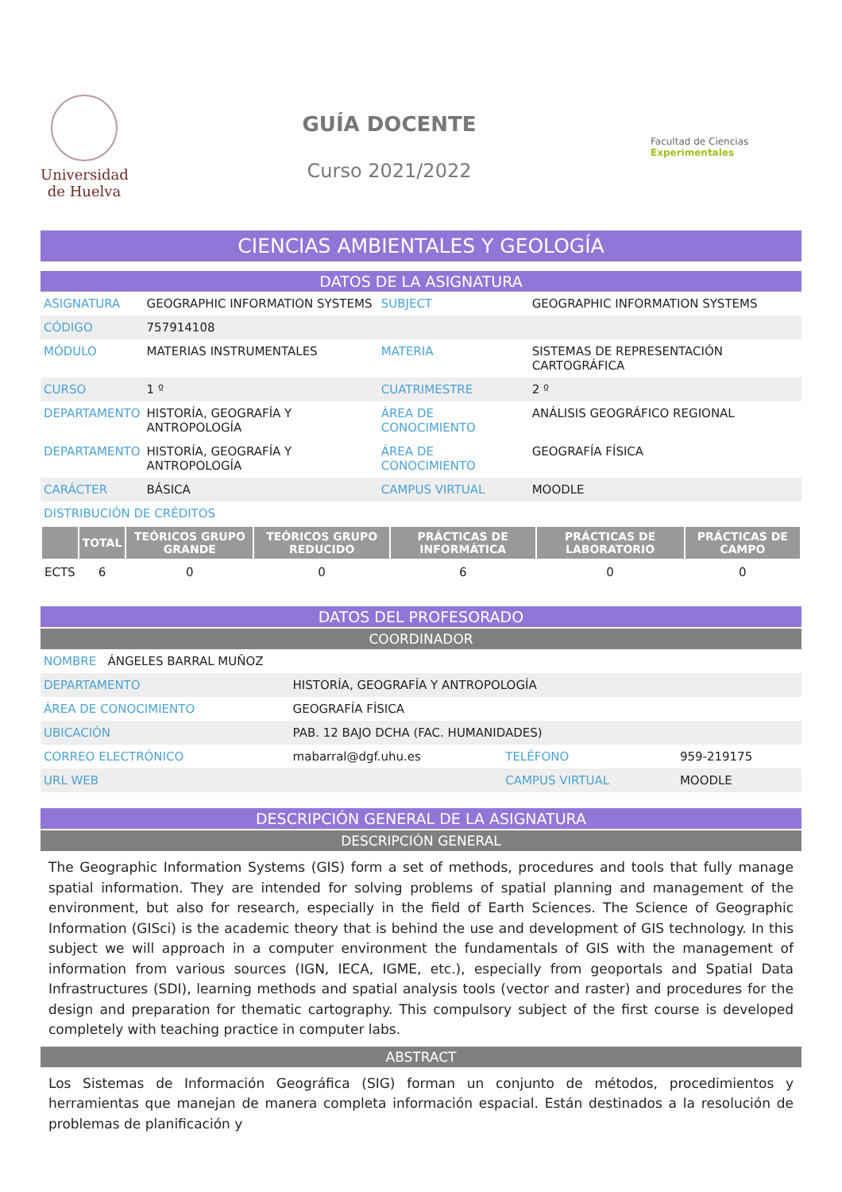Universidad
de Huelva
GUÍA DOCENTE
Curso 2021/2022
Facultad de Ciencias Experimentales
CIENCIAS AMBIENTALES Y GEOLOGÍA
DATOS DE LA ASIGNATURA
| ASIGNATURA | GEOGRAPHIC INFORMATION SYSTEMS | SUBJECT | GEOGRAPHIC INFORMATION SYSTEMS |
| CÓDIGO | 757914108 | | |
| MÓDULO | MATERIAS INSTRUMENTALES | MATERIA | SISTEMAS DE REPRESENTACIÓN CARTOGRÁFICA |
| CURSO | 1 º | CUATRIMESTRE | 2 º |
| DEPARTAMENTO | HISTORÍA, GEOGRAFÍA Y ANTROPOLOGÍA | ÁREA DE CONOCIMIENTO | ANÁLISIS GEOGRÁFICO REGIONAL |
| DEPARTAMENTO | HISTORÍA, GEOGRAFÍA Y ANTROPOLOGÍA | ÁREA DE CONOCIMIENTO | GEOGRAFÍA FÍSICA |
| CARÁCTER | BÁSICA | CAMPUS VIRTUAL | MOODLE |
| DISTRIBUCIÓN DE CRÉDITOS | | | |
| | TOTAL | TEÓRICOS GRUPO GRANDE | TEÓRICOS GRUPO REDUCIDO | PRÁCTICAS DE INFORMÁTICA | PRÁCTICAS DE LABORATORIO | PRÁCTICAS DE CAMPO |
| --- | --- | --- | --- | --- | --- | --- |
| ECTS | 6 | 0 | 0 | 6 | 0 | 0 |
DATOS DEL PROFESORADO
COORDINADOR
| NOMBRE ÁNGELES BARRAL MUÑOZ | | | |
| DEPARTAMENTO | HISTORÍA, GEOGRAFÍA Y ANTROPOLOGÍA | | |
| ÁREA DE CONOCIMIENTO | GEOGRAFÍA FÍSICA | | |
| UBICACIÓN | PAB. 12 BAJO DCHA (FAC. HUMANIDADES) | | |
| CORREO ELECTRÓNICO | mabarral@dgf.uhu.es | TELÉFONO | 959-219175 |
| URL WEB | | CAMPUS VIRTUAL | MOODLE |
DESCRIPCIÓN GENERAL DE LA ASIGNATURA
DESCRIPCIÓN GENERAL
The Geographic Information Systems (GIS) form a set of methods, procedures and tools that fully manage spatial information. They are intended for solving problems of spatial planning and management of the environment, but also for research, especially in the field of Earth Sciences. The Science of Geographic Information (GISci) is the academic theory that is behind the use and development of GIS technology. In this subject we will approach in a computer environment the fundamentals of GIS with the management of information from various sources (IGN, IECA, IGME, etc.), especially from geoportals and Spatial Data Infrastructures (SDI), learning methods and spatial analysis tools (vector and raster) and procedures for the design and preparation for thematic cartography. This compulsory subject of the first course is developed completely with teaching practice in computer labs.
ABSTRACT
Los Sistemas de Información Geográfica (SIG) forman un conjunto de métodos, procedimientos y herramientas que manejan de manera completa información espacial. Están destinados a la resolución de problemas de planificación y